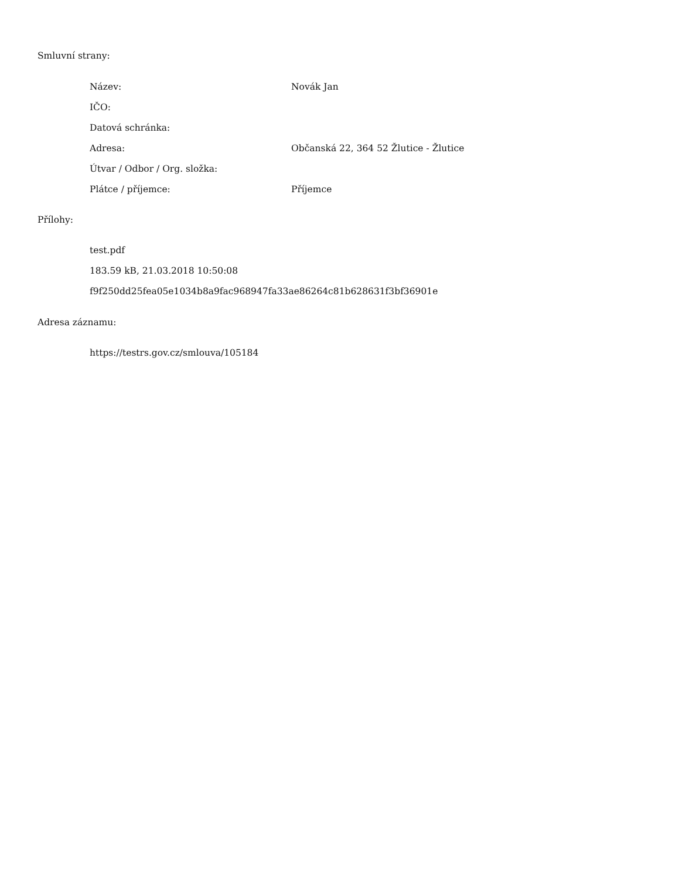Smluvní strany:
| Název: | Novák Jan |
| IČO: | |
| Datová schránka: | |
| Adresa: | Občanská 22, 364 52 Žlutice - Žlutice |
| Útvar / Odbor / Org. složka: | |
| Plátce / příjemce: | Příjemce |
Přílohy:
test.pdf
183.59 kB, 21.03.2018 10:50:08
f9f250dd25fea05e1034b8a9fac968947fa33ae86264c81b628631f3bf36901e
Adresa záznamu:
https://testrs.gov.cz/smlouva/105184